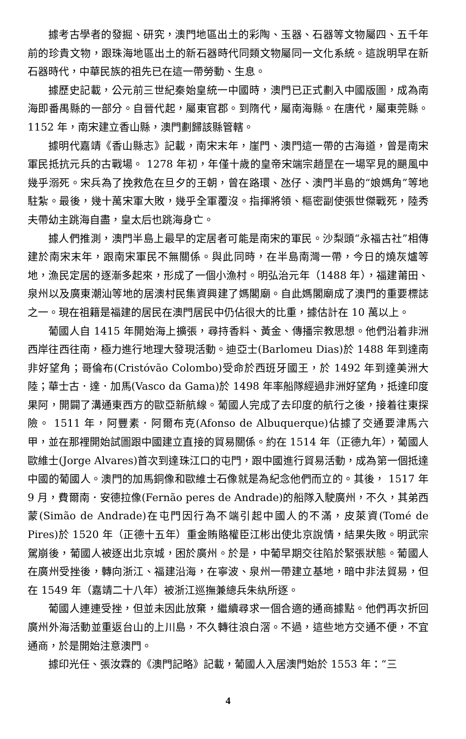據考古學者的發掘、研究，澳門地區出土的彩陶、玉器、石器等文物屬四、五千年前的珍貴文物，跟珠海地區出土的新石器時代同類文物屬同一文化系統。這說明早在新石器時代，中華民族的祖先已在這一帶勞動、生息。
據歷史記載，公元前三世紀秦始皇統一中國時，澳門已正式劃入中國版圖，成為南海即番禺縣的一部分。自晉代起，屬東官郡。到隋代，屬南海縣。在唐代，屬東莞縣。 1152 年，南宋建立香山縣，澳門劃歸該縣管轄。
據明代嘉靖《香山縣志》記載，南宋末年，崖門、澳門這一帶的古海道，曾是南宋軍民抵抗元兵的古戰場。 1278 年初，年僅十歲的皇帝宋端宗趙昰在一場罕見的颶風中幾乎溺死。宋兵為了挽救危在旦夕的王朝，曾在路環、氹仔、澳門半島的“娘媽角”等地駐紮。最後，幾十萬宋軍大敗，幾乎全軍覆沒。指揮將領、樞密副使張世傑戰死，陸秀夫帶幼主跳海自盡，皇太后也跳海身亡。
據人們推測，澳門半島上最早的定居者可能是南宋的軍民。沙梨頭“永福古社”相傳建於南宋末年，跟南宋軍民不無關係。與此同時，在半島南灣一帶，今日的燒灰爐等地，漁民定居的逐漸多起來，形成了一個小漁村。明弘治元年（1488 年），福建莆田、泉州以及廣東潮汕等地的居澳村民集資興建了媽閣廟。自此媽閣廟成了澳門的重要標誌之一。現在祖籍是福建的居民在澳門居民中仍佔很大的比重，據估計在 10 萬以上。
葡國人自 1415 年開始海上擴張，尋持香料、黃金、傳播宗教思想。他們沿着非洲西岸往西往南，極力進行地理大發現活動。迪亞士(Barlomeu Dias)於 1488 年到達南非好望角；哥倫布(Cristóvão Colombo)受命於西班牙國王，於 1492 年到達美洲大陸；華士古．達．加馬(Vasco da Gama)於 1498 年率船隊經過非洲好望角，抵達印度果阿，開闢了溝通東西方的歐亞新航線。葡國人完成了去印度的航行之後，接着往東探險。 1511 年，阿豐素．阿爾布克(Afonso de Albuquerque)佔據了交通要津馬六甲，並在那裡開始試圖跟中國建立直接的貿易關係。約在 1514 年（正德九年），葡國人歐維士(Jorge Alvares)首次到達珠江口的屯門，跟中國進行貿易活動，成為第一個抵達中國的葡國人。澳門的加馬銅像和歐維士石像就是為紀念他們而立的。其後， 1517 年 9 月，費爾南．安德拉像(Fernão peres de Andrade)的船隊入駛廣州，不久，其弟西蒙(Simão de Andrade)在屯門因行為不端引起中國人的不滿，皮萊資(Tomé de Pires)於 1520 年（正德十五年）重金賄賂權臣江彬出使北京說情，結果失敗。明武宗駕崩後，葡國人被逐出北京城，困於廣州。於是，中葡早期交往陷於緊張狀態。葡國人在廣州受挫後，轉向浙江、福建沿海，在寧波、泉州一帶建立基地，暗中非法貿易，但在 1549 年（嘉靖二十八年）被浙江巡撫兼總兵朱紈所逐。
葡國人連連受挫，但並未因此放棄，繼續尋求一個合適的通商據點。他們再次折回廣州外海活動並重返台山的上川島，不久轉往浪白滘。不過，這些地方交通不便，不宜通商，於是開始注意澳門。
據印光任、張汝霖的《澳門記略》記載，葡國人入居澳門始於 1553 年：“三
4